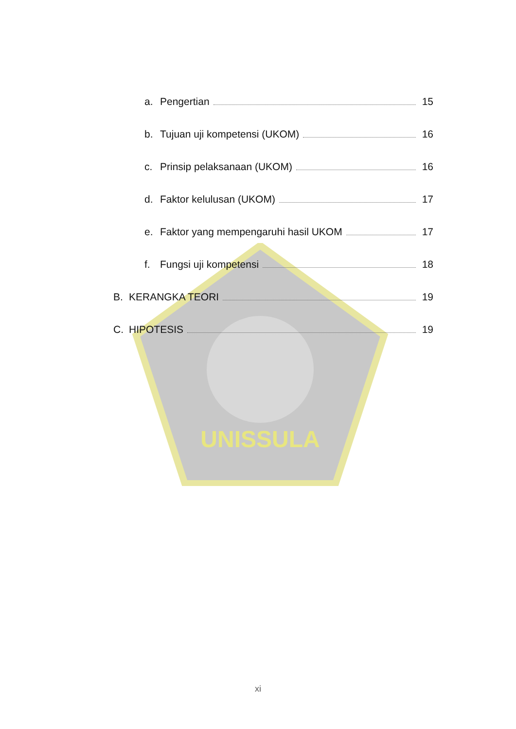UNISSULA
a. Pengertian 15
b. Tujuan uji kompetensi (UKOM) 16
c. Prinsip pelaksanaan (UKOM) 16
d. Faktor kelulusan (UKOM) 17
e. Faktor yang mempengaruhi hasil UKOM 17
f. Fungsi uji kompetensi 18
B. KERANGKA TEORI 19
C. HIPOTESIS 19
xi